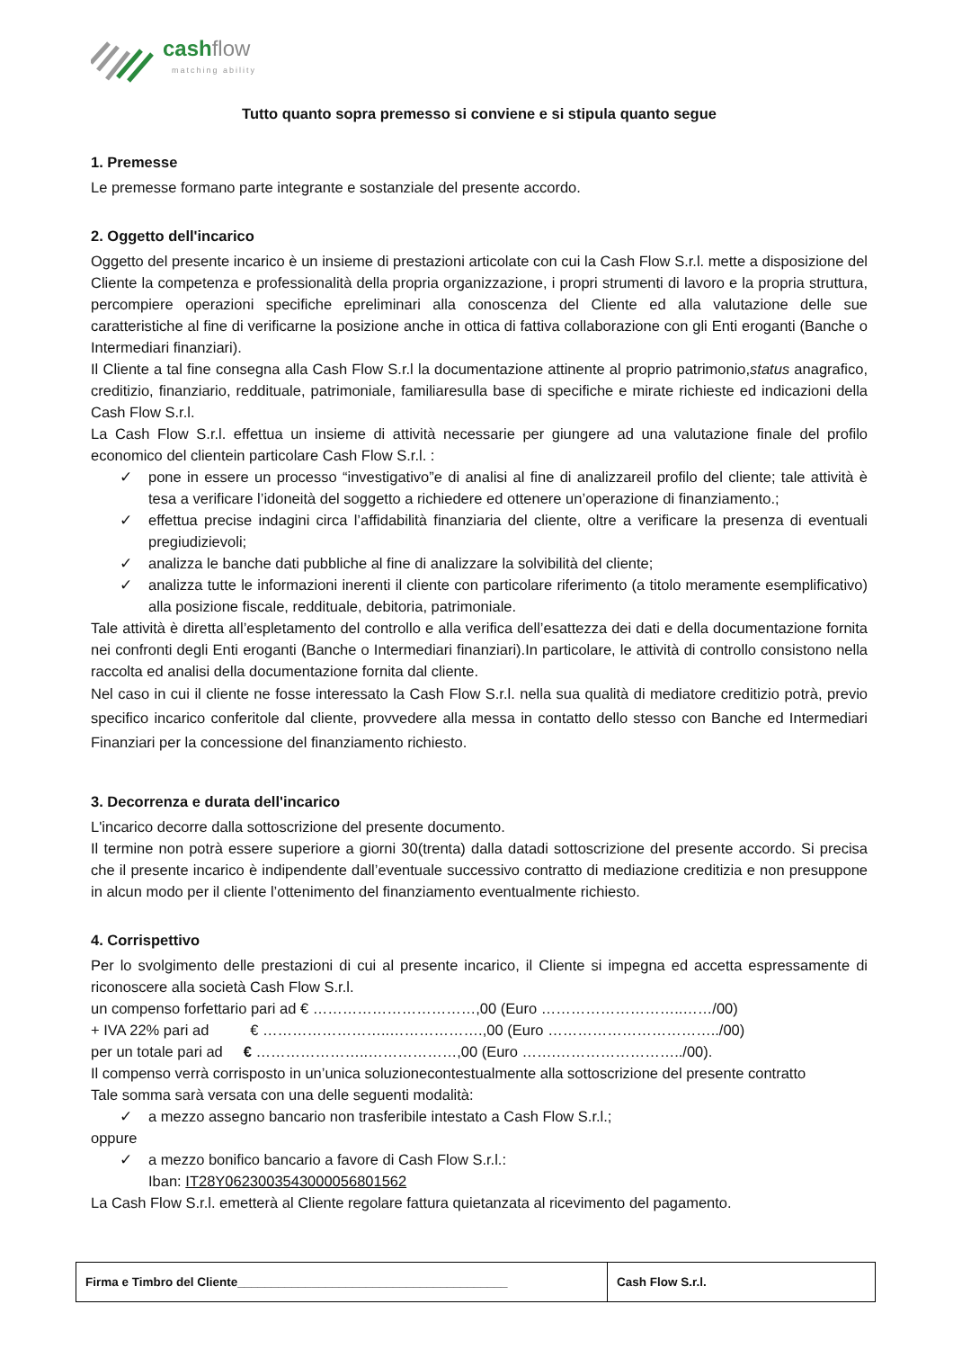cashflow
matching ability
Tutto quanto sopra premesso si conviene e si stipula quanto segue
1. Premesse
Le premesse formano parte integrante e sostanziale del presente accordo.
2. Oggetto dell'incarico
Oggetto del presente incarico è un insieme di prestazioni articolate con cui la Cash Flow S.r.l. mette a disposizione del Cliente la competenza e professionalità della propria organizzazione, i propri strumenti di lavoro e la propria struttura, percompiere operazioni specifiche epreliminari alla conoscenza del Cliente ed alla valutazione delle sue caratteristiche al fine di verificarne la posizione anche in ottica di fattiva collaborazione con gli Enti eroganti (Banche o Intermediari finanziari).
Il Cliente a tal fine consegna alla Cash Flow S.r.l la documentazione attinente al proprio patrimonio,status anagrafico, creditizio, finanziario, reddituale, patrimoniale, familiaresulla base di specifiche e mirate richieste ed indicazioni della Cash Flow S.r.l.
La Cash Flow S.r.l. effettua un insieme di attività necessarie per giungere ad una valutazione finale del profilo economico del clientein particolare Cash Flow S.r.l. :
✓ pone in essere un processo “investigativo”e di analisi al fine di analizzareil profilo del cliente; tale attività è tesa a verificare l’idoneità del soggetto a richiedere ed ottenere un’operazione di finanziamento.;
✓ effettua precise indagini circa l’affidabilità finanziaria del cliente, oltre a verificare la presenza di eventuali pregiudizievoli;
✓ analizza le banche dati pubbliche al fine di analizzare la solvibilità del cliente;
✓ analizza tutte le informazioni inerenti il cliente con particolare riferimento (a titolo meramente esemplificativo) alla posizione fiscale, reddituale, debitoria, patrimoniale.
Tale attività è diretta all’espletamento del controllo e alla verifica dell’esattezza dei dati e della documentazione fornita nei confronti degli Enti eroganti (Banche o Intermediari finanziari).In particolare, le attività di controllo consistono nella raccolta ed analisi della documentazione fornita dal cliente.
Nel caso in cui il cliente ne fosse interessato la Cash Flow S.r.l. nella sua qualità di mediatore creditizio potrà, previo specifico incarico conferitole dal cliente, provvedere alla messa in contatto dello stesso con Banche ed Intermediari Finanziari per la concessione del finanziamento richiesto.
3. Decorrenza e durata dell'incarico
L'incarico decorre dalla sottoscrizione del presente documento.
Il termine non potrà essere superiore a giorni 30(trenta) dalla datadi sottoscrizione del presente accordo. Si precisa che il presente incarico è indipendente dall’eventuale successivo contratto di mediazione creditizia e non presuppone in alcun modo per il cliente l’ottenimento del finanziamento eventualmente richiesto.
4. Corrispettivo
Per lo svolgimento delle prestazioni di cui al presente incarico, il Cliente si impegna ed accetta espressamente di riconoscere alla società Cash Flow S.r.l.
un compenso forfettario pari ad € ……………………………,00 (Euro ………………………..……/00)
+ IVA 22% pari ad € ……………………..……………….,00 (Euro ……………………………../00)
per un totale pari ad € …………………..………………,00 (Euro …….……………………../00).
Il compenso verrà corrisposto in un’unica soluzionecontestualmente alla sottoscrizione del presente contratto
Tale somma sarà versata con una delle seguenti modalità:
✓ a mezzo assegno bancario non trasferibile intestato a Cash Flow S.r.l.;
oppure
✓ a mezzo bonifico bancario a favore di Cash Flow S.r.l.:
Iban: IT28Y0623003543000056801562
La Cash Flow S.r.l. emetterà al Cliente regolare fattura quietanzata al ricevimento del pagamento.
| Firma e Timbro del Cliente________________________________________ | Cash Flow S.r.l. |